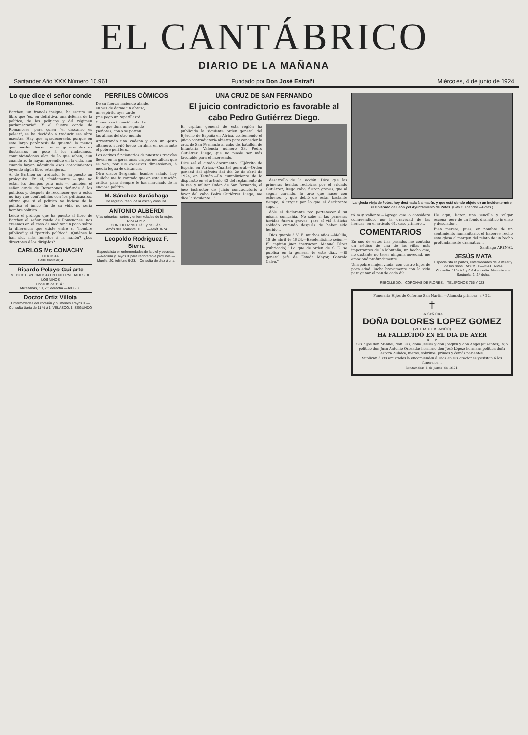EL CANTÁBRICO
DIARIO DE LA MAÑANA
Santander Año XXX Número 10.961 Fundado por Don José Estrañi Miércoles, 4 de junio de 1924
Lo que dice el señor conde de Romanones.
Barthou, un francés insigne, ha escrito un libro que "es, en definitiva, una defensa de la política, de los políticos y del régimen parlamentario". Y el ilustre conde de Romanones, para quien "el descanso es pelear", se ha decidido á traducir esa obra maestra. Hay que agradecérselo, porque en este largo paréntesis de quietud, lo menos que pueden hacer los ex gobernantes es ilustrarnos un poco á los ciudadanos, comunicándonos algo de lo que saben, aun cuando no lo hayan aprendido en la vida, aun cuando hayan adquirido esos conocimientos leyendo algún libro extranjero...
Al de Barthou su traductor le ha puesto un prologuito. En él, tímidamente —¡que no están los tiempos para más!—, también el señor conde de Romanones defiende á los políticos y, después de reconocer que á éstos no hay que confundirlos con los politicastros, afirma que si el político no hiciese de la política el único fin de su vida, no sería hombre político...
Leído el prólogo que ha puesto al libro de Barthou el señor conde de Romanones, nos creemos en el caso de meditar un poco sobre la diferencia que existe entre el "hombre público" y el "partido político". ¿Quiénes le han sido más funestos á la nación? ¿Los directores ó los dirigidos?...
CARLOS Mc CONACHY
DENTISTA
Calle Castelar, 4
Ricardo Pelayo Guilarte
MEDICO ESPECIALISTA EN ENFERMEDADES DE LOS NIÑOS
Consulta de 11 á 1
Atarazanas, 10, 2.º, derecha.—Tel. 6-56.
Doctor Ortiz Villota
Enfermedades del corazón y pulmones. Rayos X.—Consulta diaria de 11 ½ á 1. VELASCO, 5, SEGUNDO
PERFILES CÓMICOS
De su fuerza haciendo alarde,
en vez de darme un abrazo,
un espíritu ayer tarde
¡me pegó un zapatillazo!
Cuando su intención abortan
en lo que dura un segundo,
¡señores, cómo se portan
las almas del otro mundo!
Arrastrando una cadena y con un gesto altanero, surgió luego un alma en pena ante el pobre perfilero...
Los activos funcionarios de nuestros tranvías llevan en la gorra unas chapas metálicas que se ven, por sus excesivas dimensiones, á media legua de distancia.
Otro disco: Bergamín, hombre salado, hoy Ruiloba me ha contado que en esta situación crítica, para siempre te has marchado de la enojosa política...
M. Sánchez-Saráchaga
De regreso, reanuda la visita y consulta.
ANTONIO ALBERDI
Vías urinarias, partos y enfermedades de la mujer.—DIATERMIA
CONSULTA: de 10 á 1 y de 3 á 5.
Amós de Escalante, 10, 1.º—Teléf. 8-74
Leopoldo Rodríguez F. Sierra
Especialista en enfermedades de la piel y secretas.—Radium y Rayos X para radioterapia profunda.—Muelle, 20, teléfono 9-23.—Consulta de diez á una.
UNA CRUZ DE SAN FERNANDO
El juicio contradictorio es favorable al cabo Pedro Gutiérrez Diego.
El capitán general de esta región ha publicado la siguiente orden general del Ejército de España en Africa, conteniendo el juicio contradictorio abierto para conceder la cruz de San Fernando al cabo del batallón de Infantería Valencia número 23, Pedro Gutiérrez Diego, que no puede ser más favorable para el interesado.
Dice así el citado documento: "Ejército de España en Africa.—Cuartel general.—Orden general del ejército del día 29 de abril de 1924, en Tetuán.—En cumplimiento de lo dispuesto en el artículo 43 del reglamento de la real y militar Orden de San Fernando, el juez instructor del juicio contradictorio á favor del cabo Pedro Gutiérrez Diego, me dice lo siguiente..."
...desarrollo de la acción. Dice que las primeras heridas recibidas por el soldado Gutiérrez, luego cabo, fueron graves; que al seguir curando, lo tuvo que hacer con esfuerzo, y que debió de estar bastante tiempo, á juzgar por lo que el declarante supo...
...dóle el declarante por pertenecer á su misma compañía. No sabe si las primeras heridas fueron graves, pero sí vió á dicho soldado curando después de haber sido herido...
...Dios guarde á V. E. muchos años.—Melilla, 18 de abril de 1924.—Excelentísimo señor.—El capitán juez instructor, Manuel Pérez (rubricado)." Lo que de orden de S. E. se publica en la general de este día... —El general jefe de Estado Mayor, Gonzalo Calvo."
La iglesia vieja de Potes, hoy destinada á almacén, y que está siendo objeto de un incidente entre el Obispado de León y el Ayuntamiento de Potes. (Foto C. Riancho.—Potes.)
tó muy valiente.—Agrega que lo considera comprendido, por la gravedad de las heridas, en el artículo 61, caso primero...
COMENTARIOS
En uno de estos días pasados me contaba un médico de una de las villas más importantes de la Montaña, un hecho que, no obstante no tener ninguna novedad, me emocionó profundamente...
Una pobre mujer, viuda, con cuatro hijos de poca edad, lucha bravamente con la vida para ganar el pan de cada día...
He aquí, lector, una sencilla y vulgar escena, pero de un fondo dramático intenso y desolador...
Bien merece, pues, en nombre de un sentimiento humanitario, el haberse hecho esta glosa al margen del relato de un hecho profundamente dramático...
Santiago ARENAL
JESÚS MATA
Especialista en partos, enfermedades de la mujer y de los niños. RAYOS X.—DIATERMIA
Consulta: 11 ½ á 1 y 3 á 4 y media. Marcelino de Sautuola, 2, 2.º dcha.
REBOLLEDO.—CORONAS DE FLORES.—TELEFONOS 755 Y 223
Funeraria Hijos de Ceferino San Martín.—Alameda primera, n.º 22.
✝
LA SEÑORA
DOÑA DOLORES LOPEZ GOMEZ
(VIUDA DE BLANCO)
HA FALLECIDO EN EL DIA DE AYER
R. I. P.
Sus hijos don Manuel, don Luis, doña Jesusa y don Joaquín y don Angel (ausentes); hijo político don Juan Antonio Quesada; hermano don José López; hermana política doña Aurora Zulaica; nietos, sobrinos, primos y demás parientes,
Suplican á sus amistades la encomienden á Dios en sus oraciones y asistan á los funerales...
Santander, 4 de junio de 1924.